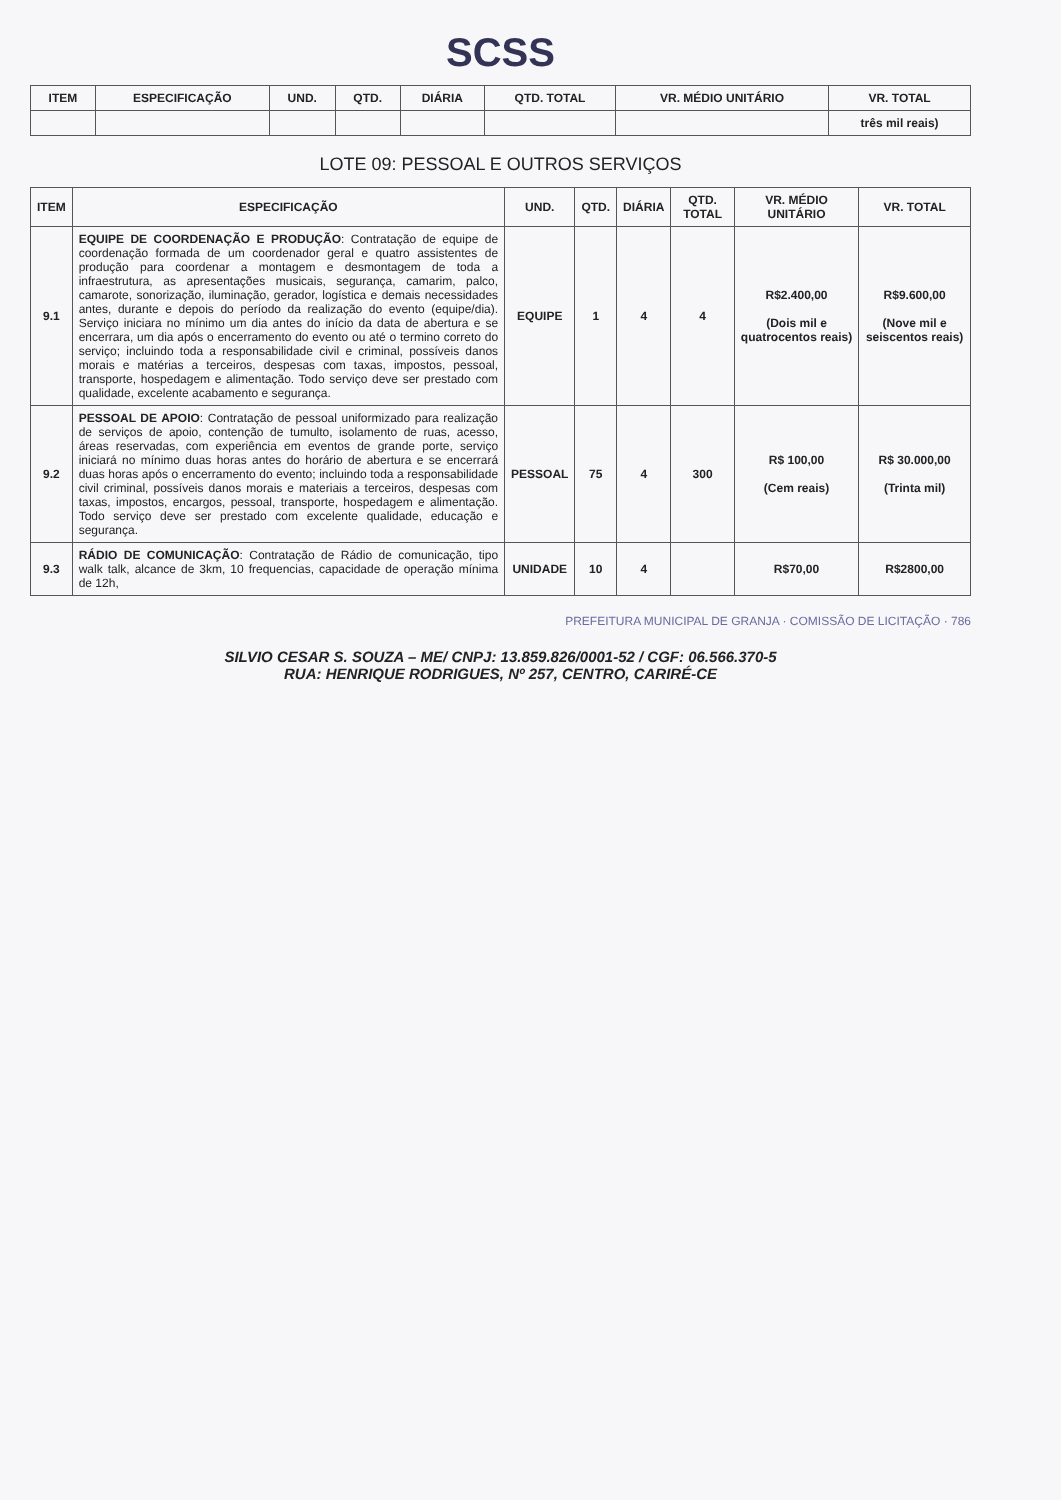SCSS
| ITEM | ESPECIFICAÇÃO | UND. | QTD. | DIÁRIA | QTD. TOTAL | VR. MÉDIO UNITÁRIO | VR. TOTAL |
| --- | --- | --- | --- | --- | --- | --- | --- |
| | | | | | | | três mil reais) |
LOTE 09: PESSOAL E OUTROS SERVIÇOS
| ITEM | ESPECIFICAÇÃO | UND. | QTD. | DIÁRIA | QTD. TOTAL | VR. MÉDIO UNITÁRIO | VR. TOTAL |
| --- | --- | --- | --- | --- | --- | --- | --- |
| 9.1 | EQUIPE DE COORDENAÇÃO E PRODUÇÃO : Contratação de equipe de coordenação formada de um coordenador geral e quatro assistentes de produção para coordenar a montagem e desmontagem de toda a infraestrutura, as apresentações musicais, segurança, camarim, palco, camarote, sonorização, iluminação, gerador, logística e demais necessidades antes, durante e depois do período da realização do evento (equipe/dia). Serviço iniciara no mínimo um dia antes do início da data de abertura e se encerrara, um dia após o encerramento do evento ou até o termino correto do serviço; incluindo toda a responsabilidade civil e criminal, possíveis danos morais e matérias a terceiros, despesas com taxas, impostos, pessoal, transporte, hospedagem e alimentação. Todo serviço deve ser prestado com qualidade, excelente acabamento e segurança. | EQUIPE | 1 | 4 | 4 | R$2.400,00 (Dois mil e quatrocentos reais) | R$9.600,00 (Nove mil e seiscentos reais) |
| 9.2 | PESSOAL DE APOIO : Contratação de pessoal uniformizado para realização de serviços de apoio, contenção de tumulto, isolamento de ruas, acesso, áreas reservadas, com experiência em eventos de grande porte, serviço iniciará no mínimo duas horas antes do horário de abertura e se encerrará duas horas após o encerramento do evento; incluindo toda a responsabilidade civil criminal, possíveis danos morais e materiais a terceiros, despesas com taxas, impostos, encargos, pessoal, transporte, hospedagem e alimentação. Todo serviço deve ser prestado com excelente qualidade, educação e segurança. | PESSOAL | 75 | 4 | 300 | R$ 100,00 (Cem reais) | R$ 30.000,00 (Trinta mil) |
| 9.3 | RÁDIO DE COMUNICAÇÃO : Contratação de Rádio de comunicação, tipo walk talk, alcance de 3km, 10 frequencias, capacidade de operação mínima de 12h, | UNIDADE | 10 | 4 | | R$70,00 | R$2800,00 |
PREFEITURA MUNICIPAL DE GRANJA · COMISSÃO DE LICITAÇÃO · 786
SILVIO CESAR S. SOUZA – ME/ CNPJ: 13.859.826/0001-52 / CGF: 06.566.370-5
RUA: HENRIQUE RODRIGUES, Nº 257, CENTRO, CARIRÉ-CE